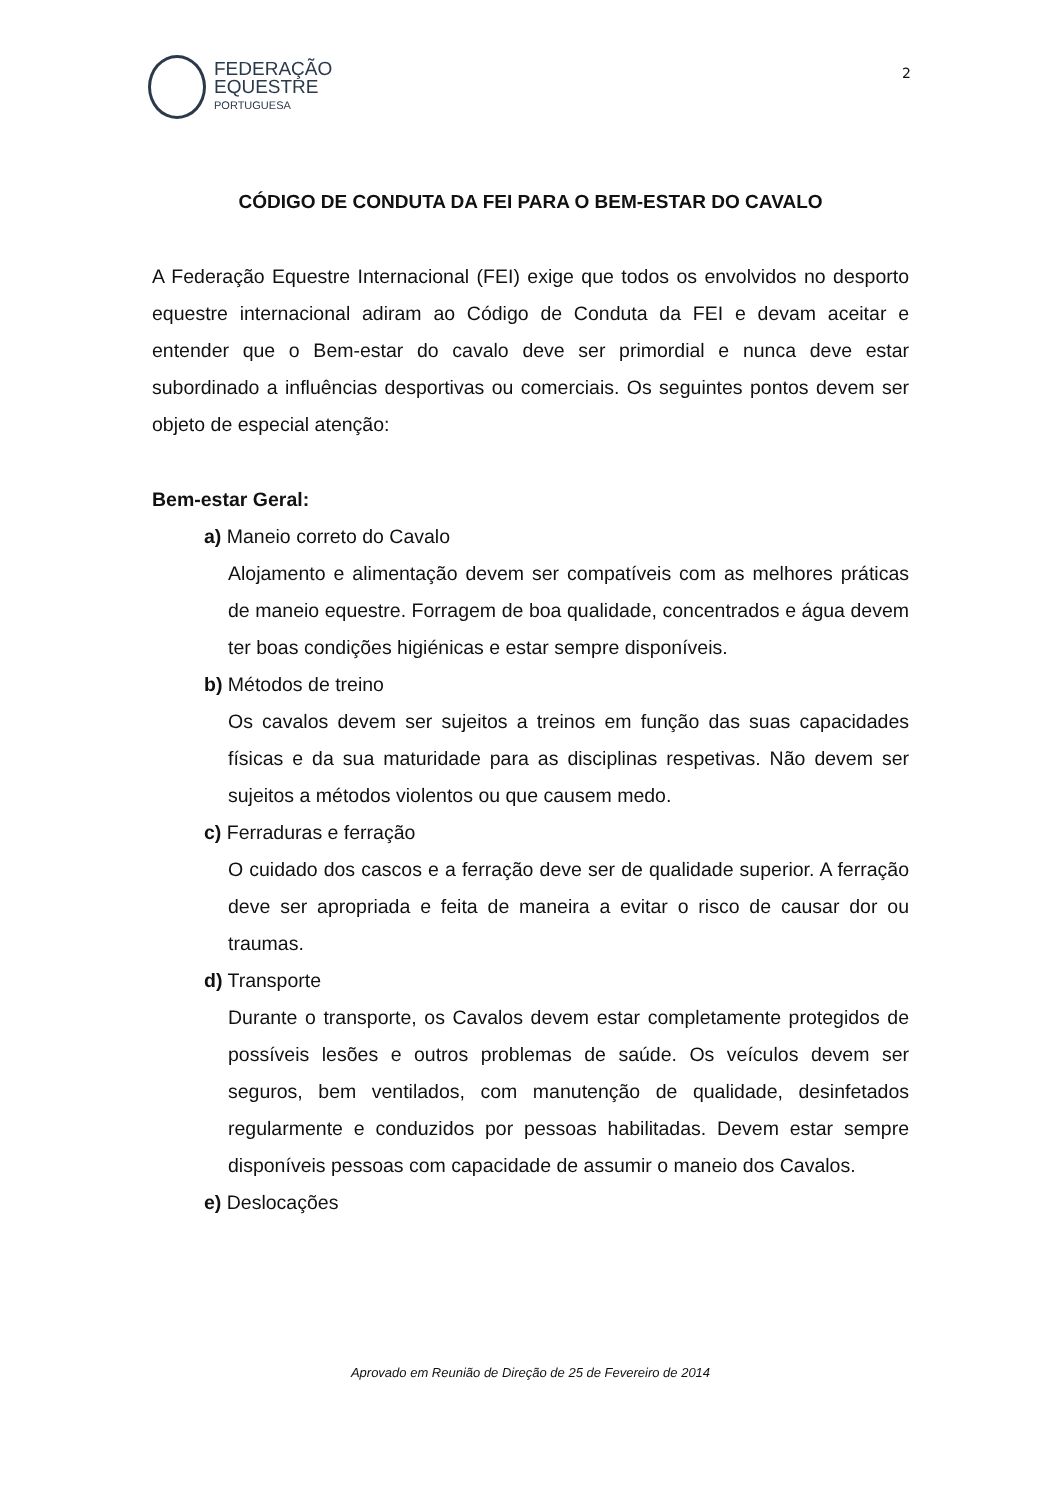FEDERAÇÃO
EQUESTRE
PORTUGUESA
2
CÓDIGO DE CONDUTA DA FEI PARA O BEM-ESTAR DO CAVALO
A Federação Equestre Internacional (FEI) exige que todos os envolvidos no desporto equestre internacional adiram ao Código de Conduta da FEI e devam aceitar e entender que o Bem-estar do cavalo deve ser primordial e nunca deve estar subordinado a influências desportivas ou comerciais. Os seguintes pontos devem ser objeto de especial atenção:
Bem-estar Geral:
a) Maneio correto do Cavalo
Alojamento e alimentação devem ser compatíveis com as melhores práticas de maneio equestre. Forragem de boa qualidade, concentrados e água devem ter boas condições higiénicas e estar sempre disponíveis.
b) Métodos de treino
Os cavalos devem ser sujeitos a treinos em função das suas capacidades físicas e da sua maturidade para as disciplinas respetivas. Não devem ser sujeitos a métodos violentos ou que causem medo.
c) Ferraduras e ferração
O cuidado dos cascos e a ferração deve ser de qualidade superior. A ferração deve ser apropriada e feita de maneira a evitar o risco de causar dor ou traumas.
d) Transporte
Durante o transporte, os Cavalos devem estar completamente protegidos de possíveis lesões e outros problemas de saúde. Os veículos devem ser seguros, bem ventilados, com manutenção de qualidade, desinfetados regularmente e conduzidos por pessoas habilitadas. Devem estar sempre disponíveis pessoas com capacidade de assumir o maneio dos Cavalos.
e) Deslocações
Aprovado em Reunião de Direção de 25 de Fevereiro de 2014